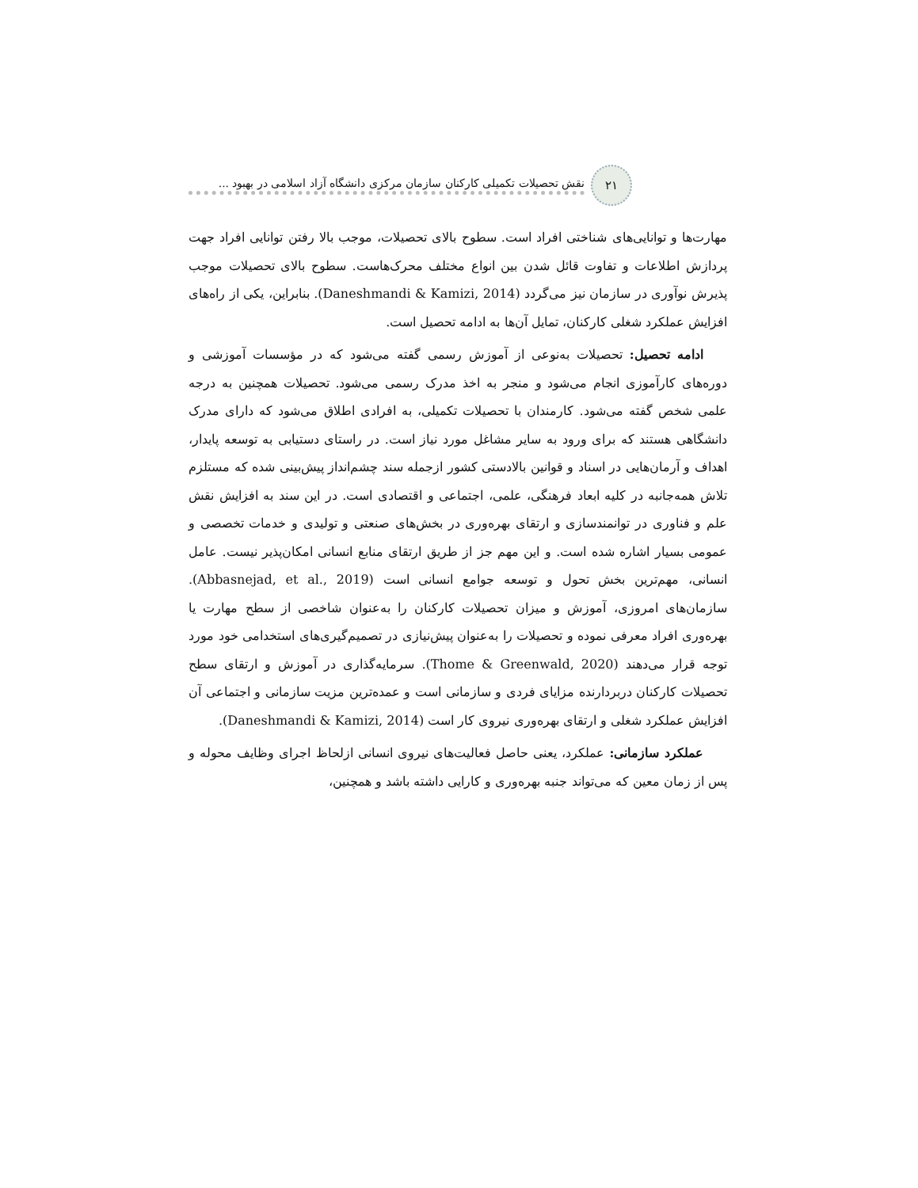۲۱
نقش تحصیلات تکمیلی کارکنان سازمان مرکزی دانشگاه آزاد اسلامی در بهبود ...
مهارت‌ها و توانایی‌های شناختی افراد است. سطوح بالای تحصیلات، موجب بالا رفتن توانایی افراد جهت پردازش اطلاعات و تفاوت قائل شدن بین انواع مختلف محرک‌هاست. سطوح بالای تحصیلات موجب پذیرش نوآوری در سازمان نیز می‌گردد (Daneshmandi & Kamizi, 2014). بنابراین، یکی از راه‌های افزایش عملکرد شغلی کارکنان، تمایل آن‌ها به ادامه تحصیل است.
ادامه تحصیل: تحصیلات به‌نوعی از آموزش رسمی گفته می‌شود که در مؤسسات آموزشی و دوره‌های کارآموزی انجام می‌شود و منجر به اخذ مدرک رسمی می‌شود. تحصیلات همچنین به درجه علمی شخص گفته می‌شود. کارمندان با تحصیلات تکمیلی، به افرادی اطلاق می‌شود که دارای مدرک دانشگاهی هستند که برای ورود به سایر مشاغل مورد نیاز است. در راستای دستیابی به توسعه پایدار، اهداف و آرمان‌هایی در اسناد و قوانین بالادستی کشور ازجمله سند چشم‌انداز پیش‌بینی شده که مستلزم تلاش همه‌جانبه در کلیه ابعاد فرهنگی، علمی، اجتماعی و اقتصادی است. در این سند به افزایش نقش علم و فناوری در توانمندسازی و ارتقای بهره‌وری در بخش‌های صنعتی و تولیدی و خدمات تخصصی و عمومی بسیار اشاره شده است. و این مهم جز از طریق ارتقای منابع انسانی امکان‌پذیر نیست. عامل انسانی، مهم‌ترین بخش تحول و توسعه جوامع انسانی است (Abbasnejad, et al., 2019). سازمان‌های امروزی، آموزش و میزان تحصیلات کارکنان را به‌عنوان شاخصی از سطح مهارت یا بهره‌وری افراد معرفی نموده و تحصیلات را به‌عنوان پیش‌نیازی در تصمیم‌گیری‌های استخدامی خود مورد توجه قرار می‌دهند (Thome & Greenwald, 2020). سرمایه‌گذاری در آموزش و ارتقای سطح تحصیلات کارکنان دربردارنده مزایای فردی و سازمانی است و عمده‌ترین مزیت سازمانی و اجتماعی آن افزایش عملکرد شغلی و ارتقای بهره‌وری نیروی کار است (Daneshmandi & Kamizi, 2014).
عملکرد سازمانی: عملکرد، یعنی حاصل فعالیت‌های نیروی انسانی ازلحاظ اجرای وظایف محوله و پس از زمان معین که می‌تواند جنبه بهره‌وری و کارایی داشته باشد و همچنین،